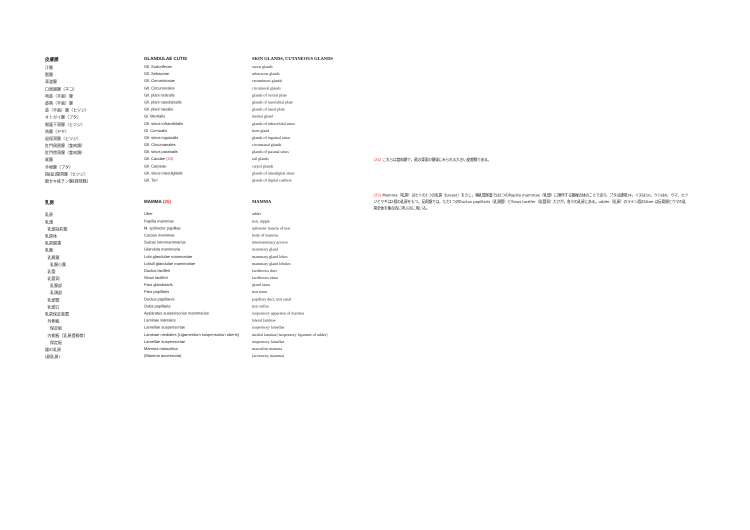| 皮膚腺 | GLANDULAE CUTIS | SKIN GLANDS, CUTANEOUS GLANDS | |
| 汗腺 | Gll. Sudoriferae | sweat glands | |
| 脂腺 | Gll. Sebaceae | sebaceous glands | |
| 耳道腺 | Gll. Ceruminosae | ceruminous glands | |
| 口周囲腺（ネコ） | Gll. Circumorales | circumoral glands | |
| 吻鼻（平面）腺 | Gll. plani rostralis | glands of rostral plate | |
| 鼻唇（平面）腺 | Gll. plani nasolabialis | glands of nasolabial plate | |
| 鼻（平面）腺（ヒツジ） | Gll. plani nasalis | glands of nasal plate | |
| オトガイ腺（ブタ） | Gl. Mentalis | mental gland | |
| 眼窩下洞腺（ヒツジ） | Gll. sinus infraorbitalis | glands of infraorbital sinus | |
| 角腺（ヤギ） | Gl. Cornualis | horn gland | |
| 鼠径洞腺（ヒツジ） | Gll. sinus inguinalis | glands of inguinal sinus | |
| 肛門周囲腺（食肉類） | Gll. Circumanales | circumanal glands | |
| 肛門傍洞腺（食肉類） | Gll. sinus paranalis | glands of paranal sinus | |
| 尾腺 | Gll. Caudae (24) | tail glands | (24) これらは食肉類で，尾の背面の領域にみられる大きい皮膚腺である。 |
| 手根腺（ブタ） | Gll. Carpeae | carpal glands | |
| 指[趾]間洞腺（ヒツジ） | Gll. sinus interdigitalis | glands of interdigital sinus | |
| 蹠セキ枕チン腺[蹄球腺] | Gll. Tori | glands of digital cushion | |
| 乳房 | MAMMA (25) | MAMMA | (25) Mamma（乳房）はヒトの1つの乳房（breast）をさし，哺乳類家畜では1つのPapilla mammae（乳頭）に随伴する腺複合体のことであり，ブタは通常14，イヌは10，ウシは4，ウマ，ヒツジとヤギは2個の乳房をもつ。反芻類では，ただ1つのDuctus papillaris（乳頭管）とSinus lactifer（乳管洞）だけが，各々の乳房にある。udder（乳房）のラテン語のUber は反芻類とウマの乳房全体を集合的に呼ぶのに用いる。 |
| 乳房 | Uber | udder | |
| 乳頭 | Papilla mammae | teat, nipple | |
| 乳頭括約筋 | M. sphincter papillae | sphincter muscle of teat | |
| 乳房体 | Corpus mammae | body of mamma | |
| 乳房間溝 | Sulcus intermammarius | intermammary groove | |
| 乳腺 | Glandula mammaria | mammary gland | |
| 乳腺葉 | Lobi glandulae mammariae | mammary gland lobes | |
| 乳腺小葉 | Lobuli glandulae mammariae | mammary gland lobules | |
| 乳管 | Ductus lactiferi | lactiferous duct | |
| 乳管洞 | Sinus lactiferi | lactiferous sinus | |
| 乳腺部 | Pars glandularis | gland sinus | |
| 乳頭部 | Pars papillaris | teat sinus | |
| 乳頭管 | Ductus papillares | papillary duct, teat canal | |
| 乳頭口 | Ostia papillaria | teat orifice | |
| 乳房保定装置 | Apparatus suspensorius mammarius | suspensory apparatus of mamma | |
| 外側板 | Laminae laterales | lateral laminae | |
| 保定板 | Lamellae suspensoriae | suspensory lamellae | |
| 内側板［乳房提靱帯］ | Laminae mediales [Ligamentum suspensoriun uberis] | medial laminae [suspensory ligament of udder] | |
| 保定板 | Lamellae suspensoriae | suspensory lamellae | |
| 雄の乳房 | Mamma masculina | masculine mamma | |
| (副乳房) | (Mamma accessoria) | (accessory mamma) | |